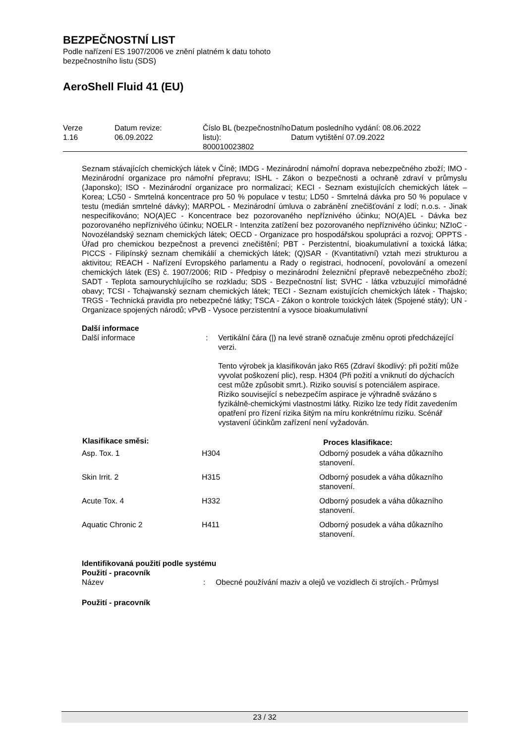BEZPEČNOSTNÍ LIST
Podle nařízení ES 1907/2006 ve znění platném k datu tohoto
bezpečnostního listu (SDS)
AeroShell Fluid 41 (EU)
| Verze 1.16 | Datum revize: 06.09.2022 | Číslo BL (bezpečnostního listu): 800010023802 | Datum posledního vydání: 08.06.2022 Datum vytištění 07.09.2022 |
Seznam stávajících chemických látek v Číně; IMDG - Mezinárodní námořní doprava nebezpečného zboží; IMO - Mezinárodní organizace pro námořní přepravu; ISHL - Zákon o bezpečnosti a ochraně zdraví v průmyslu (Japonsko); ISO - Mezinárodní organizace pro normalizaci; KECI - Seznam existujících chemických látek – Korea; LC50 - Smrtelná koncentrace pro 50 % populace v testu; LD50 - Smrtelná dávka pro 50 % populace v testu (medián smrtelné dávky); MARPOL - Mezinárodní úmluva o zabránění znečišťování z lodí; n.o.s. - Jinak nespecifikováno; NO(A)EC - Koncentrace bez pozorovaného nepříznivého účinku; NO(A)EL - Dávka bez pozorovaného nepříznivého účinku; NOELR - Intenzita zatížení bez pozorovaného nepříznivého účinku; NZIoC - Novozélandský seznam chemických látek; OECD - Organizace pro hospodářskou spolupráci a rozvoj; OPPTS - Úřad pro chemickou bezpečnost a prevenci znečištění; PBT - Perzistentní, bioakumulativní a toxická látka; PICCS - Filipínský seznam chemikálií a chemických látek; (Q)SAR - (Kvantitativní) vztah mezi strukturou a aktivitou; REACH - Nařízení Evropského parlamentu a Rady o registraci, hodnocení, povolování a omezení chemických látek (ES) č. 1907/2006; RID - Předpisy o mezinárodní železniční přepravě nebezpečného zboží; SADT - Teplota samourychlujícího se rozkladu; SDS - Bezpečnostní list; SVHC - látka vzbuzující mimořádné obavy; TCSI - Tchajwanský seznam chemických látek; TECI - Seznam existujících chemických látek - Thajsko; TRGS - Technická pravidla pro nebezpečné látky; TSCA - Zákon o kontrole toxických látek (Spojené státy); UN - Organizace spojených národů; vPvB - Vysoce perzistentní a vysoce bioakumulativní
Další informace
| Další informace | : | Vertikální čára (/) na levé straně označuje změnu oproti předcházející verzi. Tento výrobek ja klasifikován jako R65 (Zdraví škodlivý: při požití může vyvolat poškození plic), resp. H304 (Při požití a vniknutí do dýchacích cest může způsobit smrt.). Riziko souvisí s potenciálem aspirace. Riziko související s nebezpečím aspirace je výhradně svázáno s fyzikálně-chemickými vlastnostmi látky. Riziko lze tedy řídit zavedením opatření pro řízení rizika šitým na míru konkrétnímu riziku. Scénář vystavení účinkům zařízení není vyžadován. |
| Klasifikace směsi: | | Proces klasifikace: |
| --- | --- | --- |
| Asp. Tox. 1 | H304 | Odborný posudek a váha důkazního stanovení. |
| Skin Irrit. 2 | H315 | Odborný posudek a váha důkazního stanovení. |
| Acute Tox. 4 | H332 | Odborný posudek a váha důkazního stanovení. |
| Aquatic Chronic 2 | H411 | Odborný posudek a váha důkazního stanovení. |
Identifikovaná použití podle systému
Použití - pracovník
| Název | : | Obecné používání maziv a olejů ve vozidlech či strojích.- Průmysl |
Použití - pracovník
23 / 32